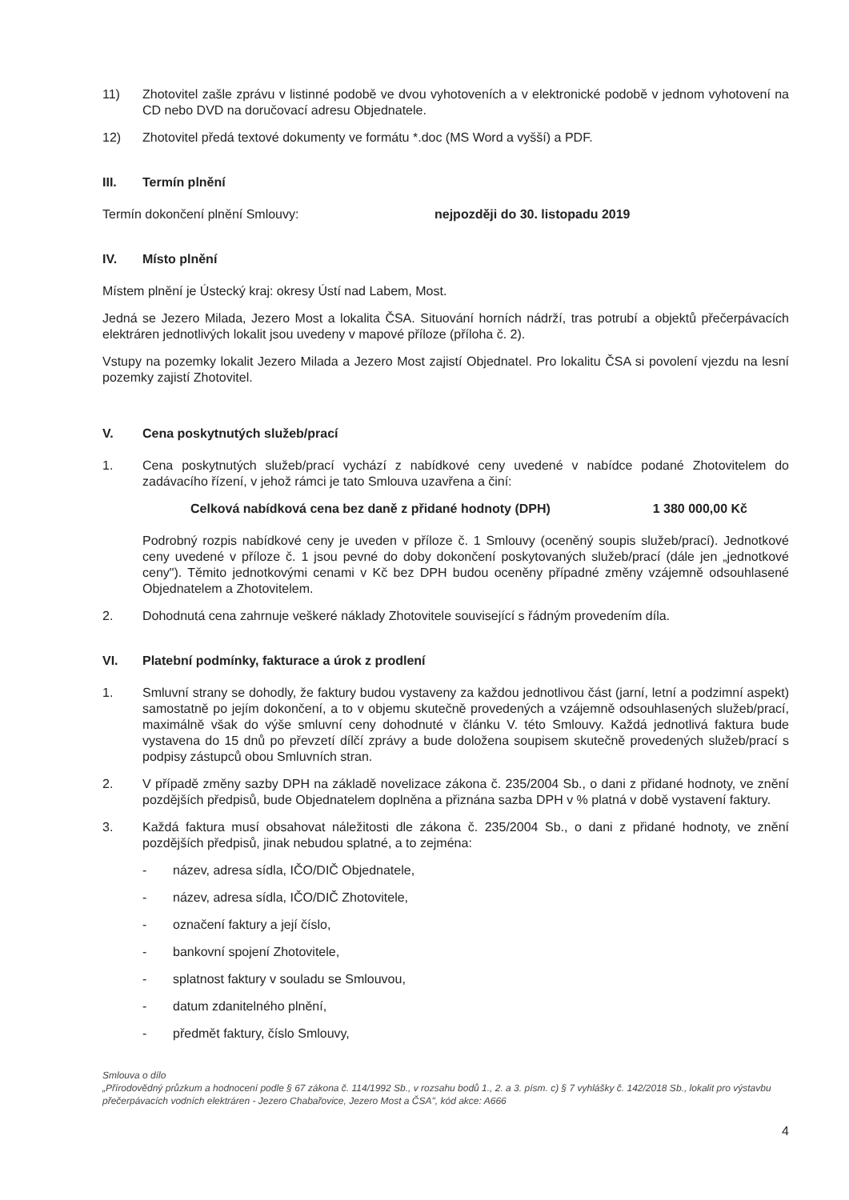11) Zhotovitel zašle zprávu v listinné podobě ve dvou vyhotoveních a v elektronické podobě v jednom vyhotovení na CD nebo DVD na doručovací adresu Objednatele.
12) Zhotovitel předá textové dokumenty ve formátu *.doc (MS Word a vyšší) a PDF.
III. Termín plnění
Termín dokončení plnění Smlouvy: nejpozději do 30. listopadu 2019
IV. Místo plnění
Místem plnění je Ústecký kraj: okresy Ústí nad Labem, Most.
Jedná se Jezero Milada, Jezero Most a lokalita ČSA. Situování horních nádrží, tras potrubí a objektů přečerpávacích elektráren jednotlivých lokalit jsou uvedeny v mapové příloze (příloha č. 2).
Vstupy na pozemky lokalit Jezero Milada a Jezero Most zajistí Objednatel. Pro lokalitu ČSA si povolení vjezdu na lesní pozemky zajistí Zhotovitel.
V. Cena poskytnutých služeb/prací
1. Cena poskytnutých služeb/prací vychází z nabídkové ceny uvedené v nabídce podané Zhotovitelem do zadávacího řízení, v jehož rámci je tato Smlouva uzavřena a činí:
Celková nabídková cena bez daně z přidané hodnoty (DPH) 1 380 000,00 Kč
Podrobný rozpis nabídkové ceny je uveden v příloze č. 1 Smlouvy (oceněný soupis služeb/prací). Jednotkové ceny uvedené v příloze č. 1 jsou pevné do doby dokončení poskytovaných služeb/prací (dále jen „jednotkové ceny"). Těmito jednotkovými cenami v Kč bez DPH budou oceněny případné změny vzájemně odsouhlasené Objednatelem a Zhotovitelem.
2. Dohodnutá cena zahrnuje veškeré náklady Zhotovitele související s řádným provedením díla.
VI. Platební podmínky, fakturace a úrok z prodlení
1. Smluvní strany se dohodly, že faktury budou vystaveny za každou jednotlivou část (jarní, letní a podzimní aspekt) samostatně po jejím dokončení, a to v objemu skutečně provedených a vzájemně odsouhlasených služeb/prací, maximálně však do výše smluvní ceny dohodnuté v článku V. této Smlouvy. Každá jednotlivá faktura bude vystavena do 15 dnů po převzetí dílčí zprávy a bude doložena soupisem skutečně provedených služeb/prací s podpisy zástupců obou Smluvních stran.
2. V případě změny sazby DPH na základě novelizace zákona č. 235/2004 Sb., o dani z přidané hodnoty, ve znění pozdějších předpisů, bude Objednatelem doplněna a přiznána sazba DPH v % platná v době vystavení faktury.
3. Každá faktura musí obsahovat náležitosti dle zákona č. 235/2004 Sb., o dani z přidané hodnoty, ve znění pozdějších předpisů, jinak nebudou splatné, a to zejména:
- název, adresa sídla, IČO/DIČ Objednatele,
- název, adresa sídla, IČO/DIČ Zhotovitele,
- označení faktury a její číslo,
- bankovní spojení Zhotovitele,
- splatnost faktury v souladu se Smlouvou,
- datum zdanitelného plnění,
- předmět faktury, číslo Smlouvy,
Smlouva o dílo
„Přírodovědný průzkum a hodnocení podle § 67 zákona č. 114/1992 Sb., v rozsahu bodů 1., 2. a 3. písm. c) § 7 vyhlášky č. 142/2018 Sb., lokalit pro výstavbu přečerpávacích vodních elektráren - Jezero Chabařovice, Jezero Most a ČSA", kód akce: A666
4